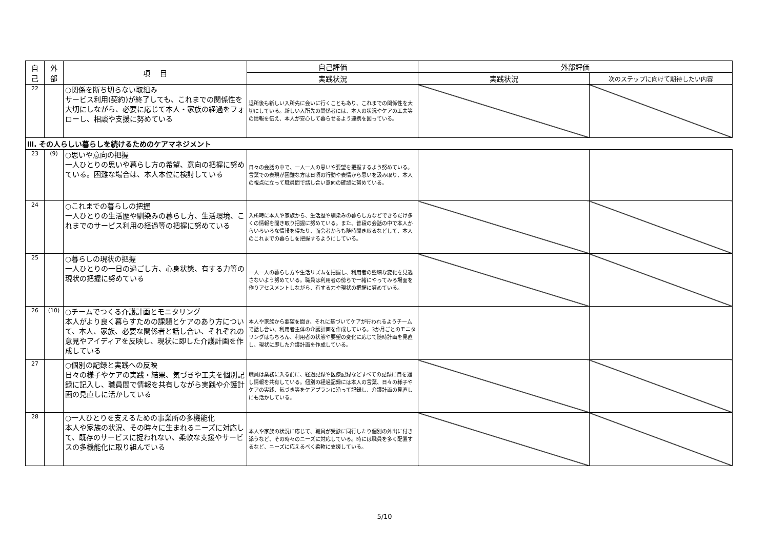| 自 己 | 外 部 | 項 目 | 自己評価 | 外部評価 | |
| --- | --- | --- | --- | --- | --- |
| | | | 実践状況 | 実践状況 | 次のステップに向けて期待したい内容 |
| 22 | | ○関係を断ち切らない取組み サービス利用(契約)が終了しても、これまでの関係性を大切にしながら、必要に応じて本人・家族の経過をフォローし、相談や支援に努めている | 退所後も新しい入所先に会いに行くこともあり、これまでの関係性を大切にしている。新しい入所先の関係者には、本人の状況やケアの工夫等の情報を伝え、本人が安心して暮らせるよう連携を図っている。 | | |
| Ⅲ. その人らしい暮らしを続けるためのケアマネジメント | | | | | |
| 23 | (9) | ○思いや意向の把握 一人ひとりの思いや暮らし方の希望、意向の把握に努めている。困難な場合は、本人本位に検討している | 日々の会話の中で、一人一人の思いや要望を把握するよう努めている。言葉での表現が困難な方は日頃の行動や表情から思いを汲み取り、本人の視点に立って職員間で話し合い意向の確認に努めている。 | | |
| 24 | | ○これまでの暮らしの把握 一人ひとりの生活歴や馴染みの暮らし方、生活環境、これまでのサービス利用の経過等の把握に努めている | 入所時に本人や家族から、生活歴や馴染みの暮らし方などできるだけ多くの情報を聞き取り把握に努めている。また、普段の会話の中で本人からいろいろな情報を得たり、面会者からも随時聞き取るなどして、本人のこれまでの暮らしを把握するようにしている。 | | |
| 25 | | ○暮らしの現状の把握 一人ひとりの一日の過ごし方、心身状態、有する力等の現状の把握に努めている | 一人一人の暮らし方や生活リズムを把握し、利用者の些細な変化を見逃さないよう努めている。職員は利用者の傍らで一緒にやってみる場面を作りアセスメントしながら、有する力や現状の把握に努めている。 | | |
| 26 | (10) | ○チームでつくる介護計画とモニタリング 本人がより良く暮らすための課題とケアのあり方について、本人、家族、必要な関係者と話し合い、それぞれの意見やアイディアを反映し、現状に即した介護計画を作成している | 本人や家族から要望を聞き、それに基づいてケアが行われるようチームで話し合い、利用者主体の介護計画を作成している。3か月ごとのモニタリングはもちろん、利用者の状態や要望の変化に応じて随時計画を見直し、現状に即した介護計画を作成している。 | | |
| 27 | | ○個別の記録と実践への反映 日々の様子やケアの実践・結果、気づきや工夫を個別記録に記入し、職員間で情報を共有しながら実践や介護計画の見直しに活かしている | 職員は業務に入る前に、経過記録や医療記録などすべての記録に目を通し情報を共有している。個別の経過記録には本人の言葉、日々の様子やケアの実践、気づき等をケアプランに沿って記録し、介護計画の見直しにも活かしている。 | | |
| 28 | | ○一人ひとりを支えるための事業所の多機能化 本人や家族の状況、その時々に生まれるニーズに対応して、既存のサービスに捉われない、柔軟な支援やサービスの多機能化に取り組んでいる | 本人や家族の状況に応じて、職員が受診に同行したり個別の外出に付き添うなど、その時々のニーズに対応している。時には職員を多く配置するなど、ニーズに応えるべく柔軟に支援している。 | | |
5/10